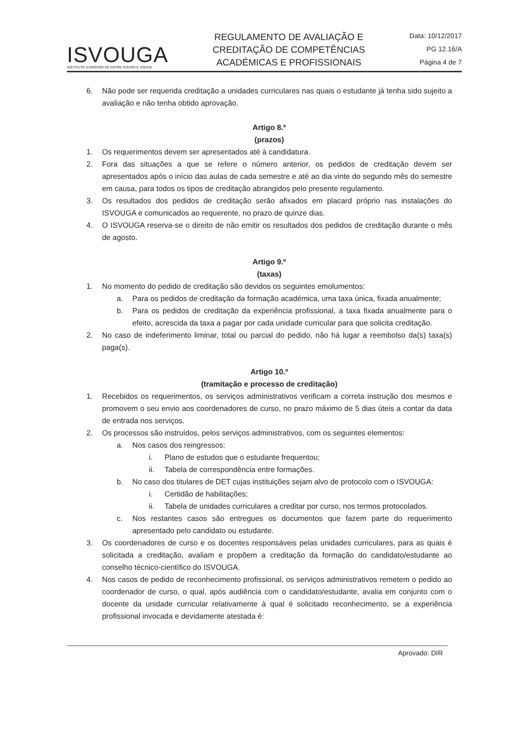ISVOUGA
INSTITUTO SUPERIOR DE ENTRE DOURO E VOUGA
REGULAMENTO DE AVALIAÇÃO E CREDITAÇÃO DE COMPETÊNCIAS ACADÉMICAS E PROFISSIONAIS
Data: 10/12/2017
PG 12.16/A
Página 4 de 7
6. Não pode ser requerida creditação a unidades curriculares nas quais o estudante já tenha sido sujeito a avaliação e não tenha obtido aprovação.
Artigo 8.º
(prazos)
1. Os requerimentos devem ser apresentados até à candidatura.
2. Fora das situações a que se refere o número anterior, os pedidos de creditação devem ser apresentados após o início das aulas de cada semestre e até ao dia vinte do segundo mês do semestre em causa, para todos os tipos de creditação abrangidos pelo presente regulamento.
3. Os resultados dos pedidos de creditação serão afixados em placard próprio nas instalações do ISVOUGA e comunicados ao requerente, no prazo de quinze dias.
4. O ISVOUGA reserva-se o direito de não emitir os resultados dos pedidos de creditação durante o mês de agosto.
Artigo 9.º
(taxas)
1. No momento do pedido de creditação são devidos os seguintes emolumentos:
a. Para os pedidos de creditação da formação académica, uma taxa única, fixada anualmente;
b. Para os pedidos de creditação da experiência profissional, a taxa fixada anualmente para o efeito, acrescida da taxa a pagar por cada unidade curricular para que solicita creditação.
2. No caso de indeferimento liminar, total ou parcial do pedido, não há lugar a reembolso da(s) taxa(s) paga(s).
Artigo 10.º
(tramitação e processo de creditação)
1. Recebidos os requerimentos, os serviços administrativos verificam a correta instrução dos mesmos e promovem o seu envio aos coordenadores de curso, no prazo máximo de 5 dias úteis a contar da data de entrada nos serviços.
2. Os processos são instruídos, pelos serviços administrativos, com os seguintes elementos:
a. Nos casos dos reingressos:
i. Plano de estudos que o estudante frequentou;
ii. Tabela de correspondência entre formações.
b. No caso dos titulares de DET cujas instituições sejam alvo de protocolo com o ISVOUGA:
i. Certidão de habilitações;
ii. Tabela de unidades curriculares a creditar por curso, nos termos protocolados.
c. Nos restantes casos são entregues os documentos que fazem parte do requerimento apresentado pelo candidato ou estudante.
3. Os coordenadores de curso e os docentes responsáveis pelas unidades curriculares, para as quais é solicitada a creditação, avaliam e propõem a creditação da formação do candidato/estudante ao conselho técnico-científico do ISVOUGA.
4. Nos casos de pedido de reconhecimento profissional, os serviços administrativos remetem o pedido ao coordenador de curso, o qual, após audiência com o candidato/estudante, avalia em conjunto com o docente da unidade curricular relativamente à qual é solicitado reconhecimento, se a experiência profissional invocada e devidamente atestada é:
Aprovado: DIR